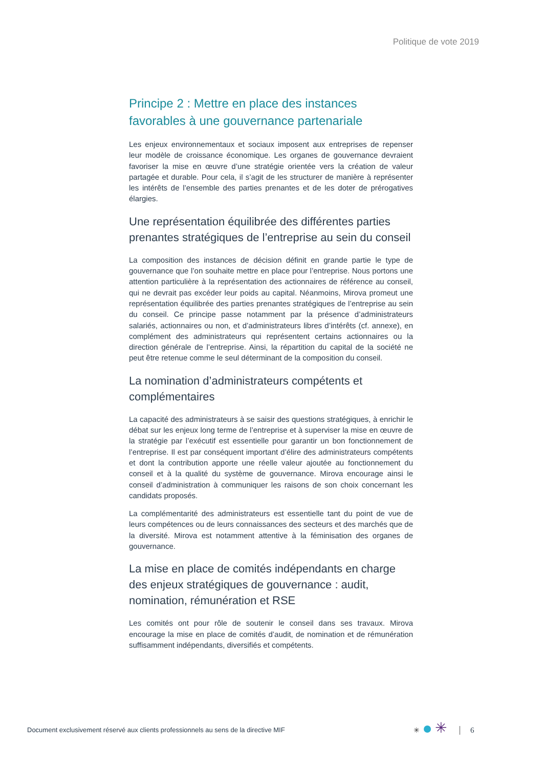Politique de vote 2019
Principe 2 : Mettre en place des instances favorables à une gouvernance partenariale
Les enjeux environnementaux et sociaux imposent aux entreprises de repenser leur modèle de croissance économique. Les organes de gouvernance devraient favoriser la mise en œuvre d’une stratégie orientée vers la création de valeur partagée et durable. Pour cela, il s’agit de les structurer de manière à représenter les intérêts de l’ensemble des parties prenantes et de les doter de prérogatives élargies.
Une représentation équilibrée des différentes parties prenantes stratégiques de l’entreprise au sein du conseil
La composition des instances de décision définit en grande partie le type de gouvernance que l’on souhaite mettre en place pour l’entreprise. Nous portons une attention particulière à la représentation des actionnaires de référence au conseil, qui ne devrait pas excéder leur poids au capital. Néanmoins, Mirova promeut une représentation équilibrée des parties prenantes stratégiques de l’entreprise au sein du conseil. Ce principe passe notamment par la présence d’administrateurs salariés, actionnaires ou non, et d’administrateurs libres d’intérêts (cf. annexe), en complément des administrateurs qui représentent certains actionnaires ou la direction générale de l’entreprise. Ainsi, la répartition du capital de la société ne peut être retenue comme le seul déterminant de la composition du conseil.
La nomination d’administrateurs compétents et complémentaires
La capacité des administrateurs à se saisir des questions stratégiques, à enrichir le débat sur les enjeux long terme de l’entreprise et à superviser la mise en œuvre de la stratégie par l’exécutif est essentielle pour garantir un bon fonctionnement de l’entreprise. Il est par conséquent important d’élire des administrateurs compétents et dont la contribution apporte une réelle valeur ajoutée au fonctionnement du conseil et à la qualité du système de gouvernance. Mirova encourage ainsi le conseil d’administration à communiquer les raisons de son choix concernant les candidats proposés.
La complémentarité des administrateurs est essentielle tant du point de vue de leurs compétences ou de leurs connaissances des secteurs et des marchés que de la diversité. Mirova est notamment attentive à la féminisation des organes de gouvernance.
La mise en place de comités indépendants en charge des enjeux stratégiques de gouvernance : audit, nomination, rémunération et RSE
Les comités ont pour rôle de soutenir le conseil dans ses travaux. Mirova encourage la mise en place de comités d’audit, de nomination et de rémunération suffisamment indépendants, diversifiés et compétents.
Document exclusivement réservé aux clients professionnels au sens de la directive MIF
✳ ✳ 6